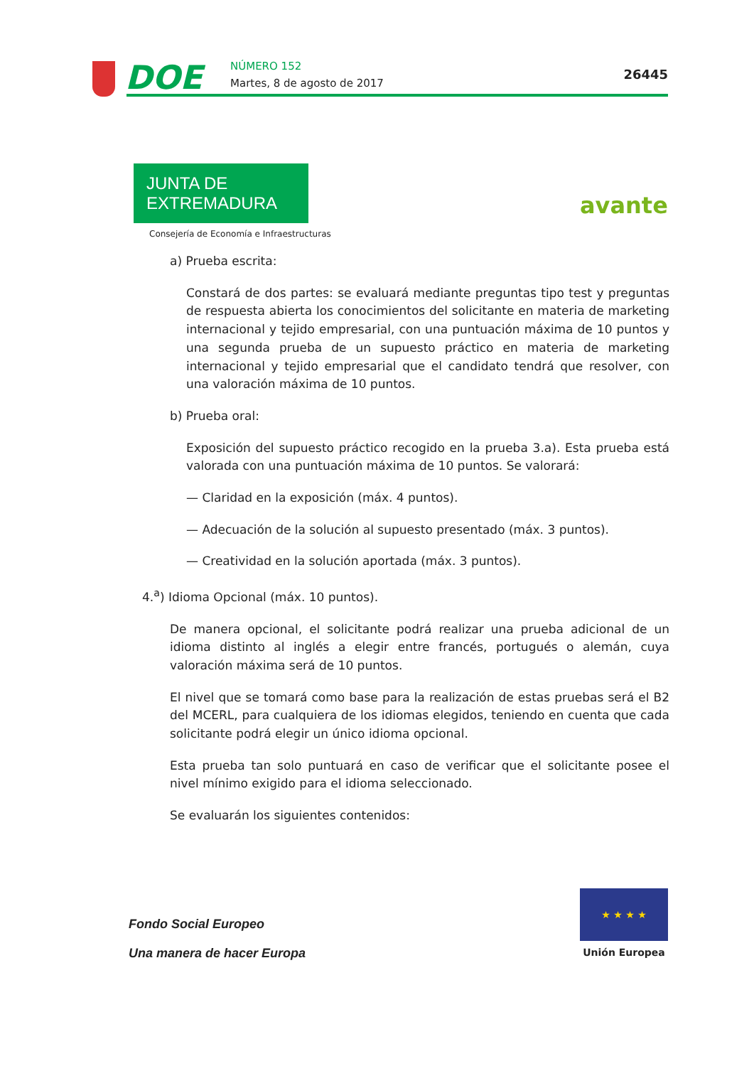DOE NÚMERO 152
Martes, 8 de agosto de 2017
26445
JUNTA DE EXTREMADURA
Consejería de Economía e Infraestructuras
avante
a) Prueba escrita:
Constará de dos partes: se evaluará mediante preguntas tipo test y preguntas de respuesta abierta los conocimientos del solicitante en materia de marketing internacional y tejido empresarial, con una puntuación máxima de 10 puntos y una segunda prueba de un supuesto práctico en materia de marketing internacional y tejido empresarial que el candidato tendrá que resolver, con una valoración máxima de 10 puntos.
b) Prueba oral:
Exposición del supuesto práctico recogido en la prueba 3.a). Esta prueba está valorada con una puntuación máxima de 10 puntos. Se valorará:
— Claridad en la exposición (máx. 4 puntos).
— Adecuación de la solución al supuesto presentado (máx. 3 puntos).
— Creatividad en la solución aportada (máx. 3 puntos).
4.<sup>a</sup>) Idioma Opcional (máx. 10 puntos).
De manera opcional, el solicitante podrá realizar una prueba adicional de un idioma distinto al inglés a elegir entre francés, portugués o alemán, cuya valoración máxima será de 10 puntos.
El nivel que se tomará como base para la realización de estas pruebas será el B2 del MCERL, para cualquiera de los idiomas elegidos, teniendo en cuenta que cada solicitante podrá elegir un único idioma opcional.
Esta prueba tan solo puntuará en caso de verificar que el solicitante posee el nivel mínimo exigido para el idioma seleccionado.
Se evaluarán los siguientes contenidos:
Fondo Social Europeo
Una manera de hacer Europa
★ ★ ★ ★
Unión Europea